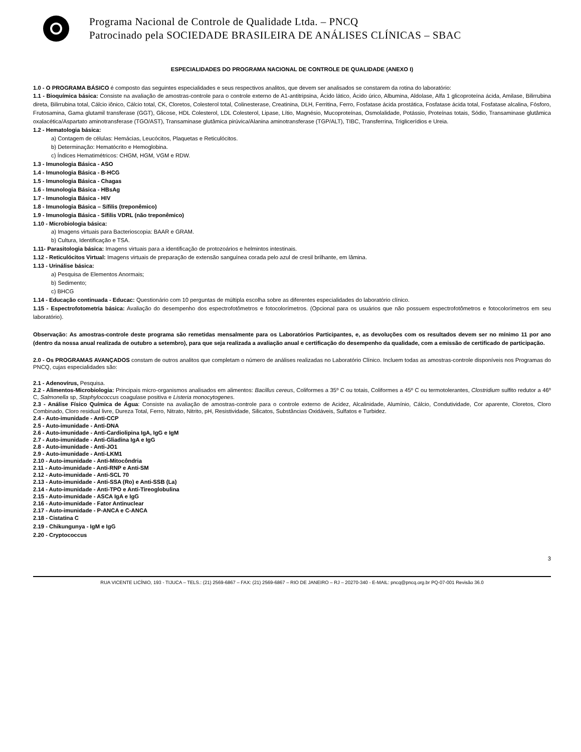Programa Nacional de Controle de Qualidade Ltda. – PNCQ
Patrocinado pela SOCIEDADE BRASILEIRA DE ANÁLISES CLÍNICAS – SBAC
ESPECIALIDADES DO PROGRAMA NACIONAL DE CONTROLE DE QUALIDADE (ANEXO I)
1.0 - O PROGRAMA BÁSICO é composto das seguintes especialidades e seus respectivos analitos, que devem ser analisados se constarem da rotina do laboratório:
1.1 - Bioquímica básica: Consiste na avaliação de amostras-controle para o controle externo de A1-antitripsina, Ácido lático, Ácido úrico, Albumina, Aldolase, Alfa 1 glicoproteína ácida, Amilase, Bilirrubina direta, Bilirrubina total, Cálcio iônico, Cálcio total, CK, Cloretos, Colesterol total, Colinesterase, Creatinina, DLH, Ferritina, Ferro, Fosfatase ácida prostática, Fosfatase ácida total, Fosfatase alcalina, Fósforo, Frutosamina, Gama glutamil transferase (GGT), Glicose, HDL Colesterol, LDL Colesterol, Lipase, Lítio, Magnésio, Mucoproteínas, Osmolalidade, Potássio, Proteínas totais, Sódio, Transaminase glutâmica oxalacética/Aspartato aminotransferase (TGO/AST), Transaminase glutâmica pirúvica/Alanina aminotransferase (TGP/ALT), TIBC, Transferrina, Triglicerídios e Ureia.
1.2 - Hematologia básica:
a) Contagem de células: Hemácias, Leucócitos, Plaquetas e Reticulócitos.
b) Determinação: Hematócrito e Hemoglobina.
c) Índices Hematimétricos: CHGM, HGM, VGM e RDW.
1.3 - Imunologia Básica - ASO
1.4 - Imunologia Básica - B-HCG
1.5 - Imunologia Básica - Chagas
1.6 - Imunologia Básica - HBsAg
1.7 - Imunologia Básica - HIV
1.8 - Imunologia Básica – Sífilis (treponêmico)
1.9 - Imunologia Básica - Sífilis VDRL (não treponêmico)
1.10 - Microbiologia básica:
a) Imagens virtuais para Bacterioscopia: BAAR e GRAM.
b) Cultura, Identificação e TSA.
1.11- Parasitologia básica: Imagens virtuais para a identificação de protozoários e helmintos intestinais.
1.12 - Reticulócitos Virtual: Imagens virtuais de preparação de extensão sanguínea corada pelo azul de cresil brilhante, em lâmina.
1.13 - Urinálise básica:
a) Pesquisa de Elementos Anormais;
b) Sedimento;
c) BHCG
1.14 - Educação continuada - Educac: Questionário com 10 perguntas de múltipla escolha sobre as diferentes especialidades do laboratório clínico.
1.15 - Espectrofotometria básica: Avaliação do desempenho dos espectrofotômetros e fotocolorímetros. (Opcional para os usuários que não possuem espectrofotômetros e fotocolorímetros em seu laboratório).
Observação: As amostras-controle deste programa são remetidas mensalmente para os Laboratórios Participantes, e, as devoluções com os resultados devem ser no mínimo 11 por ano (dentro da nossa anual realizada de outubro a setembro), para que seja realizada a avaliação anual e certificação do desempenho da qualidade, com a emissão de certificado de participação.
2.0 - Os PROGRAMAS AVANÇADOS constam de outros analitos que completam o número de análises realizadas no Laboratório Clínico. Incluem todas as amostras-controle disponíveis nos Programas do PNCQ, cujas especialidades são:
2.1 - Adenovírus, Pesquisa.
2.2 - Alimentos-Microbiologia: Principais micro-organismos analisados em alimentos: Bacillus cereus, Coliformes a 35º C ou totais, Coliformes a 45º C ou termotolerantes, Clostridium sulfito redutor a 46º C, Salmonella sp, Staphylococcus coagulase positiva e Listeria monocytogenes.
2.3 - Análise Físico Química de Água: Consiste na avaliação de amostras-controle para o controle externo de Acidez, Alcalinidade, Alumínio, Cálcio, Condutividade, Cor aparente, Cloretos, Cloro Combinado, Cloro residual livre, Dureza Total, Ferro, Nitrato, Nitrito, pH, Resistividade, Silicatos, Substâncias Oxidáveis, Sulfatos e Turbidez.
2.4 - Auto-imunidade - Anti-CCP
2.5 - Auto-imunidade - Anti-DNA
2.6 - Auto-imunidade - Anti-Cardiolipina IgA, IgG e IgM
2.7 - Auto-imunidade - Anti-Gliadina IgA e IgG
2.8 - Auto-imunidade - Anti-JO1
2.9 - Auto-imunidade - Anti-LKM1
2.10 - Auto-imunidade - Anti-Mitocôndria
2.11 - Auto-imunidade - Anti-RNP e Anti-SM
2.12 - Auto-imunidade - Anti-SCL 70
2.13 - Auto-imunidade - Anti-SSA (Ro) e Anti-SSB (La)
2.14 - Auto-imunidade - Anti-TPO e Anti-Tireoglobulina
2.15 - Auto-imunidade - ASCA IgA e IgG
2.16 - Auto-imunidade - Fator Antinuclear
2.17 - Auto-imunidade - P-ANCA e C-ANCA
2.18 - Cistatina C
2.19 - Chikungunya - IgM e IgG
2.20 - Cryptococcus
3
RUA VICENTE LICÍNIO, 193 - TIJUCA – TELS.: (21) 2569-6867 – FAX: (21) 2569-6867 – RIO DE JANEIRO – RJ – 20270-340 - E-MAIL: pncq@pncq.org.br PQ-07-001 Revisão 36.0